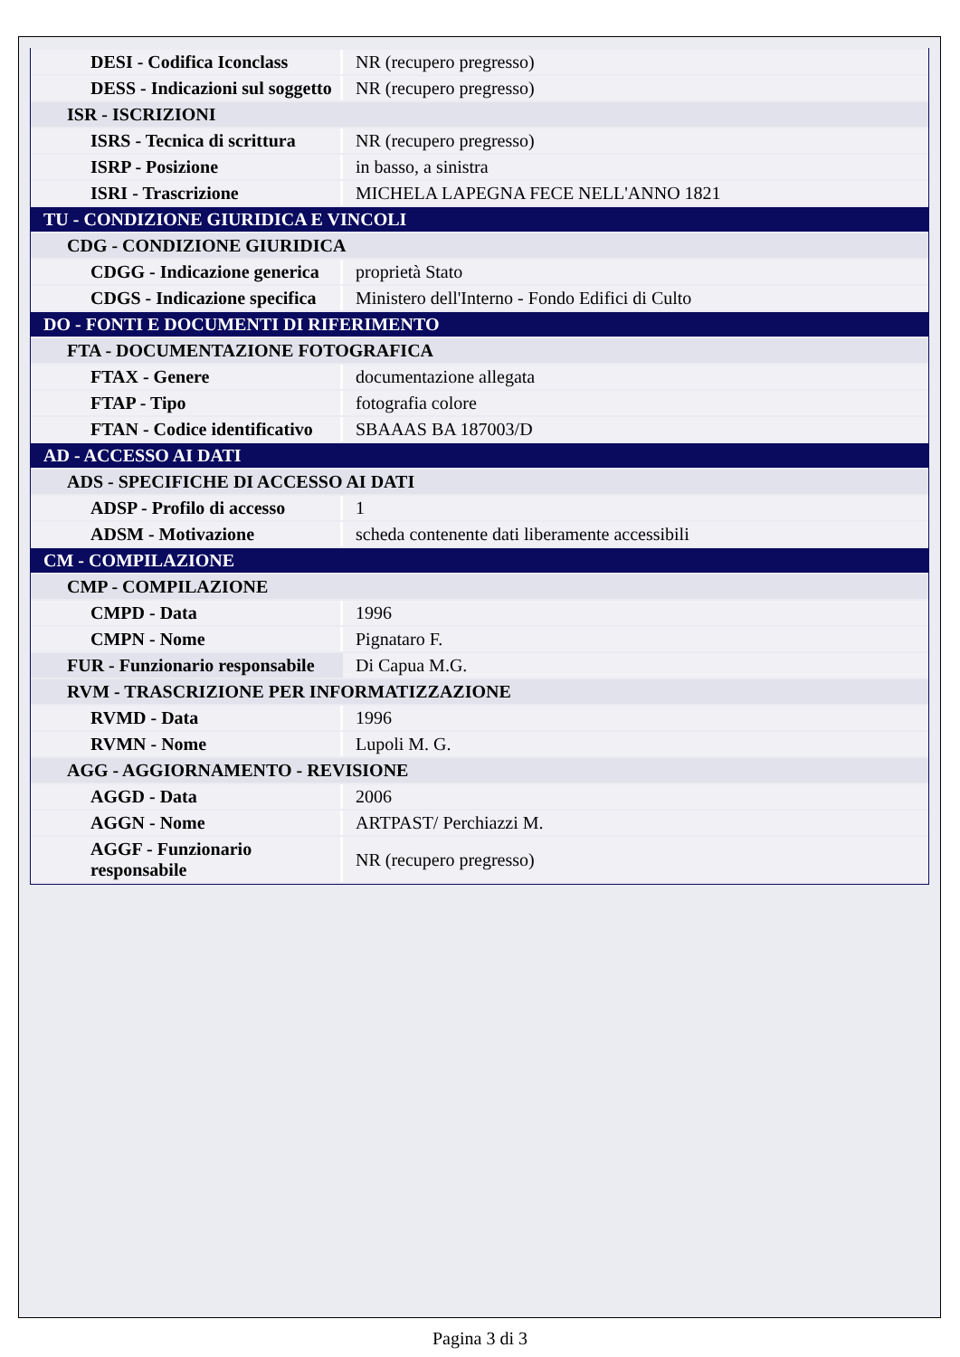| DESI - Codifica Iconclass | NR (recupero pregresso) |
| DESS - Indicazioni sul soggetto | NR (recupero pregresso) |
| ISR - ISCRIZIONI | |
| ISRS - Tecnica di scrittura | NR (recupero pregresso) |
| ISRP - Posizione | in basso, a sinistra |
| ISRI - Trascrizione | MICHELA LAPEGNA FECE NELL'ANNO 1821 |
| TU - CONDIZIONE GIURIDICA E VINCOLI | |
| CDG - CONDIZIONE GIURIDICA | |
| CDGG - Indicazione generica | proprietà Stato |
| CDGS - Indicazione specifica | Ministero dell'Interno - Fondo Edifici di Culto |
| DO - FONTI E DOCUMENTI DI RIFERIMENTO | |
| FTA - DOCUMENTAZIONE FOTOGRAFICA | |
| FTAX - Genere | documentazione allegata |
| FTAP - Tipo | fotografia colore |
| FTAN - Codice identificativo | SBAAAS BA 187003/D |
| AD - ACCESSO AI DATI | |
| ADS - SPECIFICHE DI ACCESSO AI DATI | |
| ADSP - Profilo di accesso | 1 |
| ADSM - Motivazione | scheda contenente dati liberamente accessibili |
| CM - COMPILAZIONE | |
| CMP - COMPILAZIONE | |
| CMPD - Data | 1996 |
| CMPN - Nome | Pignataro F. |
| FUR - Funzionario responsabile | Di Capua M.G. |
| RVM - TRASCRIZIONE PER INFORMATIZZAZIONE | |
| RVMD - Data | 1996 |
| RVMN - Nome | Lupoli M. G. |
| AGG - AGGIORNAMENTO - REVISIONE | |
| AGGD - Data | 2006 |
| AGGN - Nome | ARTPAST/ Perchiazzi M. |
| AGGF - Funzionario responsabile | NR (recupero pregresso) |
Pagina 3 di 3